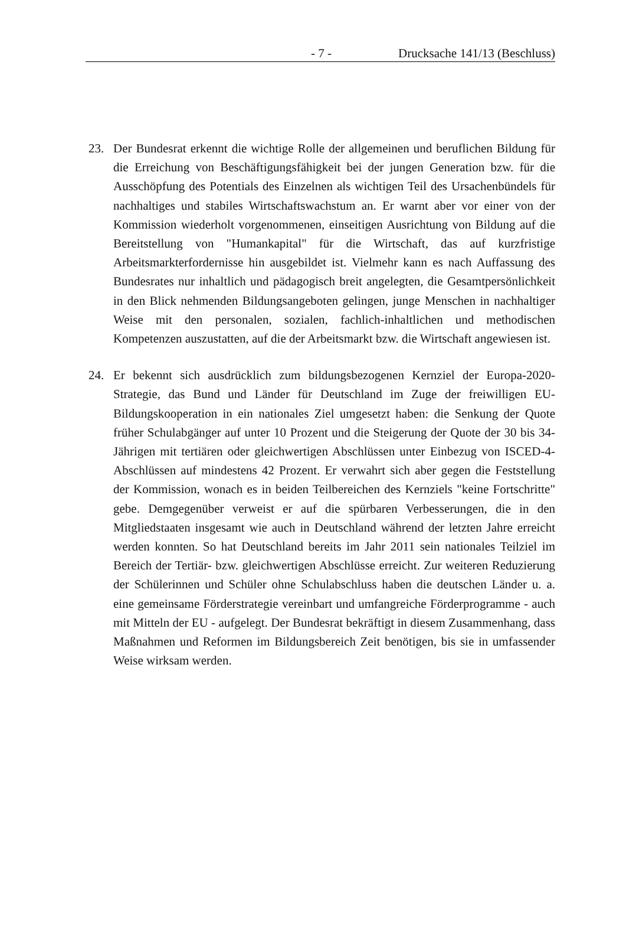- 7 - Drucksache 141/13 (Beschluss)
23. Der Bundesrat erkennt die wichtige Rolle der allgemeinen und beruflichen Bildung für die Erreichung von Beschäftigungsfähigkeit bei der jungen Generation bzw. für die Ausschöpfung des Potentials des Einzelnen als wichtigen Teil des Ursachenbündels für nachhaltiges und stabiles Wirtschaftswachstum an. Er warnt aber vor einer von der Kommission wiederholt vorgenommenen, einseitigen Ausrichtung von Bildung auf die Bereitstellung von "Humankapital" für die Wirtschaft, das auf kurzfristige Arbeitsmarkterfordernisse hin ausgebildet ist. Vielmehr kann es nach Auffassung des Bundesrates nur inhaltlich und pädagogisch breit angelegten, die Gesamtpersönlichkeit in den Blick nehmenden Bildungsangeboten gelingen, junge Menschen in nachhaltiger Weise mit den personalen, sozialen, fachlich-inhaltlichen und methodischen Kompetenzen auszustatten, auf die der Arbeitsmarkt bzw. die Wirtschaft angewiesen ist.
24. Er bekennt sich ausdrücklich zum bildungsbezogenen Kernziel der Europa-2020-Strategie, das Bund und Länder für Deutschland im Zuge der freiwilligen EU-Bildungskooperation in ein nationales Ziel umgesetzt haben: die Senkung der Quote früher Schulabgänger auf unter 10 Prozent und die Steigerung der Quote der 30 bis 34-Jährigen mit tertiären oder gleichwertigen Abschlüssen unter Einbezug von ISCED-4-Abschlüssen auf mindestens 42 Prozent. Er verwahrt sich aber gegen die Feststellung der Kommission, wonach es in beiden Teilbereichen des Kernziels "keine Fortschritte" gebe. Demgegenüber verweist er auf die spürbaren Verbesserungen, die in den Mitgliedstaaten insgesamt wie auch in Deutschland während der letzten Jahre erreicht werden konnten. So hat Deutschland bereits im Jahr 2011 sein nationales Teilziel im Bereich der Tertiär- bzw. gleichwertigen Abschlüsse erreicht. Zur weiteren Reduzierung der Schülerinnen und Schüler ohne Schulabschluss haben die deutschen Länder u. a. eine gemeinsame Förderstrategie vereinbart und umfangreiche Förderprogramme - auch mit Mitteln der EU - aufgelegt. Der Bundesrat bekräftigt in diesem Zusammenhang, dass Maßnahmen und Reformen im Bildungsbereich Zeit benötigen, bis sie in umfassender Weise wirksam werden.